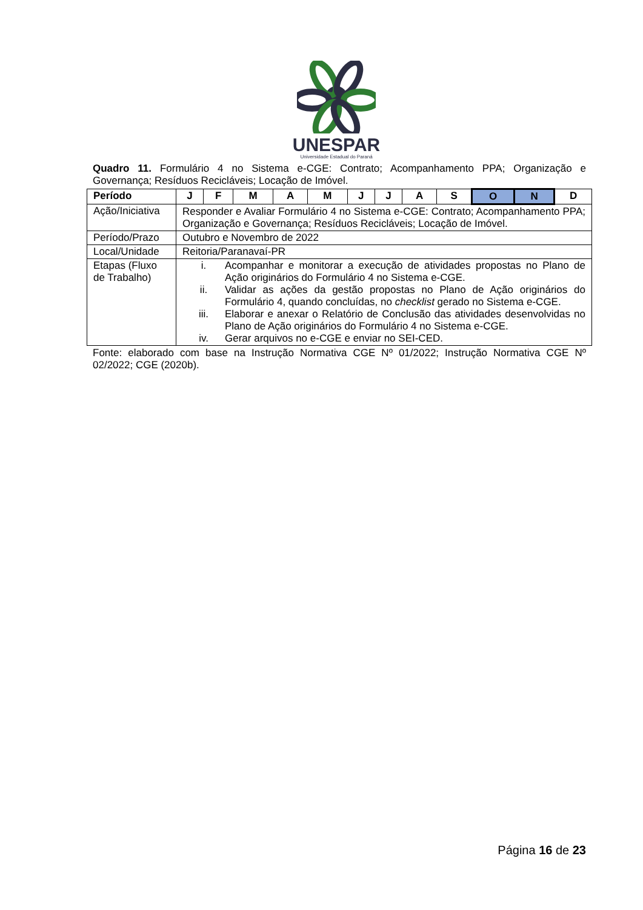UNESPAR
Universidade Estadual do Paraná
Quadro 11. Formulário 4 no Sistema e-CGE: Contrato; Acompanhamento PPA; Organização e Governança; Resíduos Recicláveis; Locação de Imóvel.
| Período | J | F | M | A | M | J | J | A | S | O | N | D |
| Ação/Iniciativa | Responder e Avaliar Formulário 4 no Sistema e-CGE: Contrato; Acompanhamento PPA; Organização e Governança; Resíduos Recicláveis; Locação de Imóvel. | | | | | | | | | | | |
| Período/Prazo | Outubro e Novembro de 2022 | | | | | | | | | | | |
| Local/Unidade | Reitoria/Paranavaí-PR | | | | | | | | | | | |
| Etapas (Fluxo de Trabalho) | i. Acompanhar e monitorar a execução de atividades propostas no Plano de Ação originários do Formulário 4 no Sistema e-CGE. ii. Validar as ações da gestão propostas no Plano de Ação originários do Formulário 4, quando concluídas, no checklist gerado no Sistema e-CGE. iii. Elaborar e anexar o Relatório de Conclusão das atividades desenvolvidas no Plano de Ação originários do Formulário 4 no Sistema e-CGE. iv. Gerar arquivos no e-CGE e enviar no SEI-CED. | | | | | | | | | | | |
Fonte: elaborado com base na Instrução Normativa CGE Nº 01/2022; Instrução Normativa CGE Nº 02/2022; CGE (2020b).
Página 16 de 23